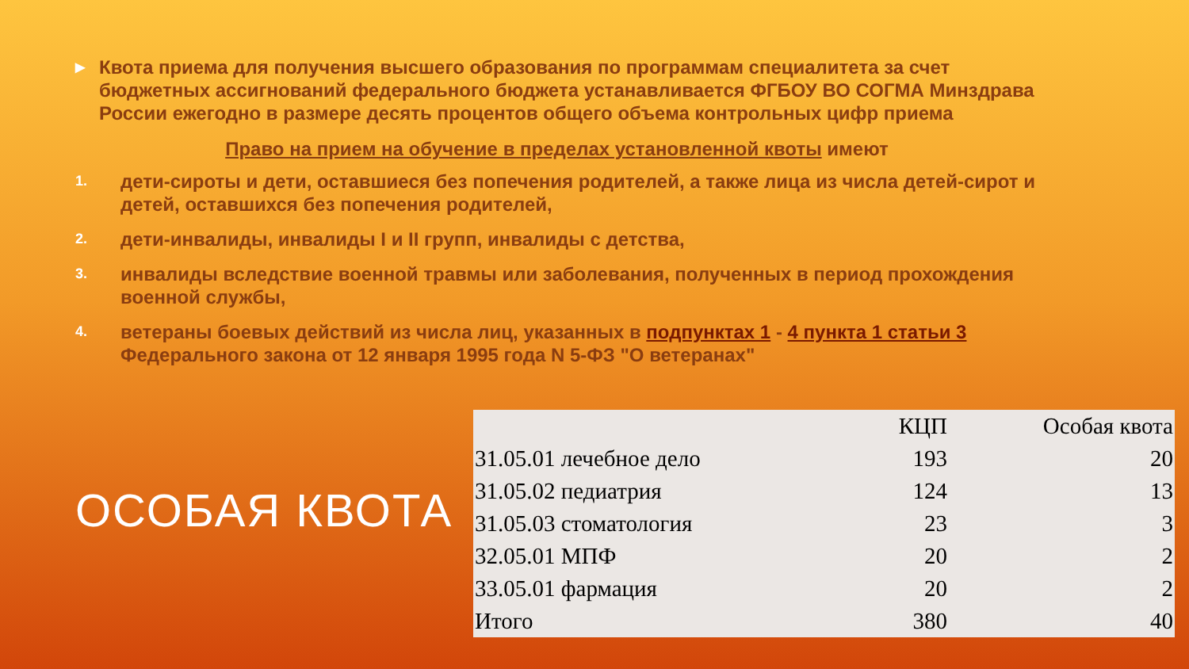▶
Квота приема для получения высшего образования по программам специалитета за счет бюджетных ассигнований федерального бюджета устанавливается ФГБОУ ВО СОГМА Минздрава России ежегодно в размере десять процентов общего объема контрольных цифр приема
Право на прием на обучение в пределах установленной квоты имеют
1.
дети-сироты и дети, оставшиеся без попечения родителей, а также лица из числа детей-сирот и детей, оставшихся без попечения родителей,
2.
дети-инвалиды, инвалиды I и II групп, инвалиды с детства,
3.
инвалиды вследствие военной травмы или заболевания, полученных в период прохождения военной службы,
4.
ветераны боевых действий из числа лиц, указанных в подпунктах 1 - 4 пункта 1 статьи 3 Федерального закона от 12 января 1995 года N 5-ФЗ "О ветеранах"
ОСОБАЯ КВОТА
| | КЦП | Особая квота |
| --- | --- | --- |
| 31.05.01 лечебное дело | 193 | 20 |
| 31.05.02 педиатрия | 124 | 13 |
| 31.05.03 стоматология | 23 | 3 |
| 32.05.01 МПФ | 20 | 2 |
| 33.05.01 фармация | 20 | 2 |
| Итого | 380 | 40 |